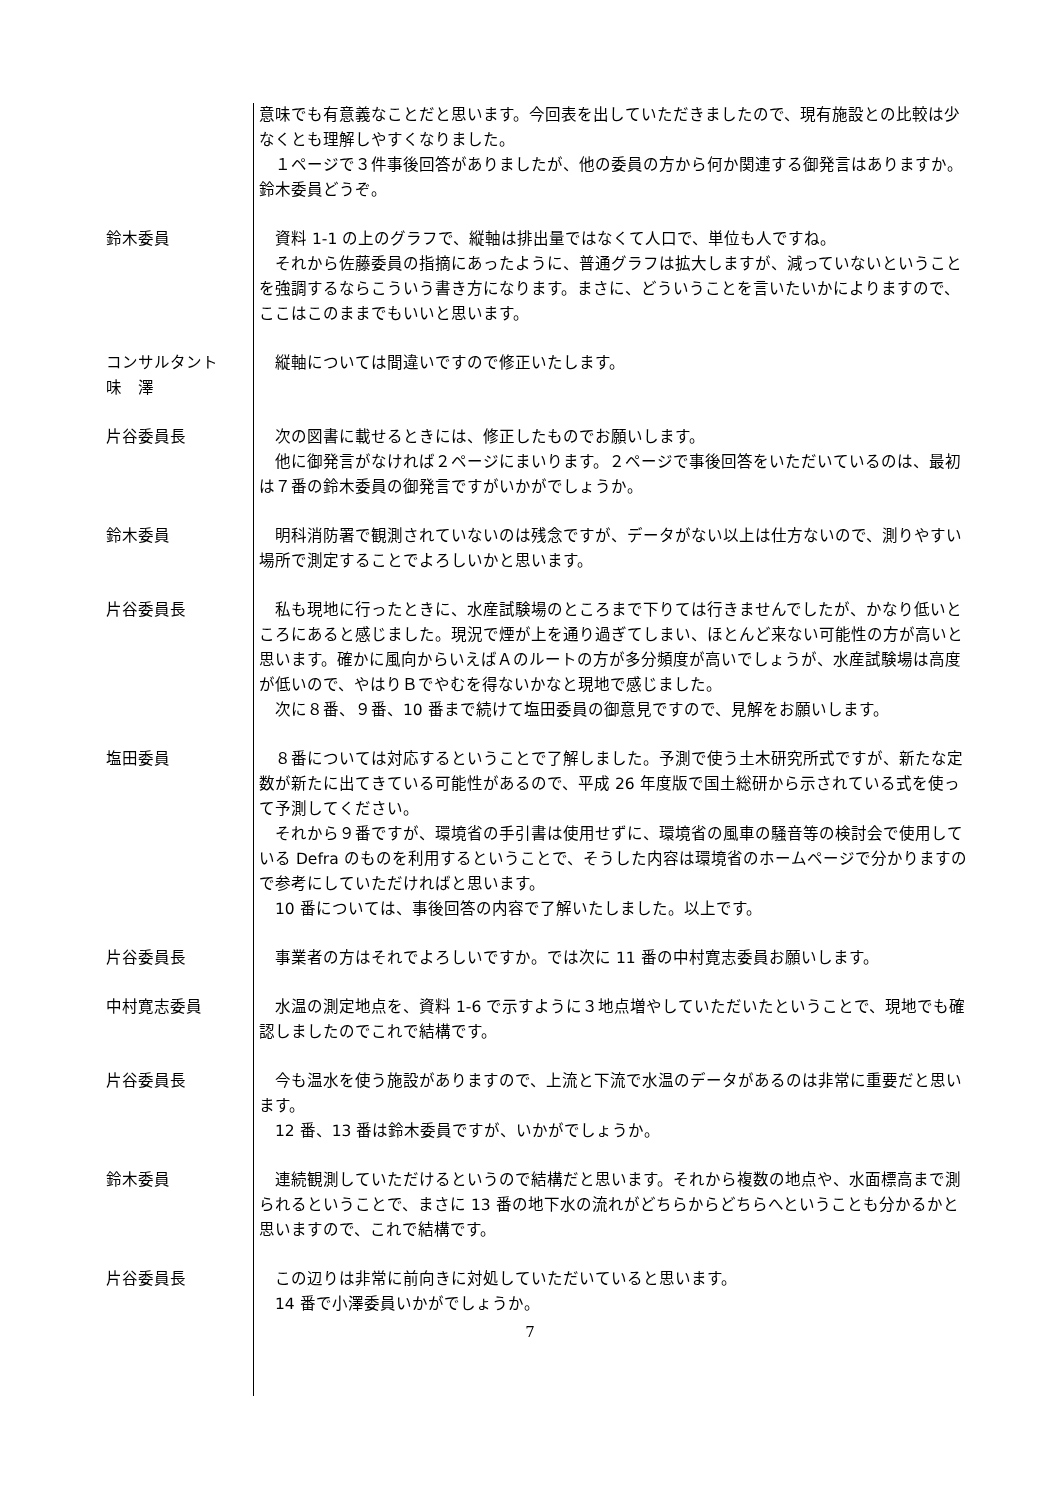意味でも有意義なことだと思います。今回表を出していただきましたので、現有施設との比較は少なくとも理解しやすくなりました。
　１ページで３件事後回答がありましたが、他の委員の方から何か関連する御発言はありますか。鈴木委員どうぞ。
鈴木委員 　資料 1-1 の上のグラフで、縦軸は排出量ではなくて人口で、単位も人ですね。
　それから佐藤委員の指摘にあったように、普通グラフは拡大しますが、減っていないということを強調するならこういう書き方になります。まさに、どういうことを言いたいかによりますので、ここはこのままでもいいと思います。
コンサルタント
味　澤
　縦軸については間違いですので修正いたします。
片谷委員長 　次の図書に載せるときには、修正したものでお願いします。
　他に御発言がなければ２ページにまいります。２ページで事後回答をいただいているのは、最初は７番の鈴木委員の御発言ですがいかがでしょうか。
鈴木委員 　明科消防署で観測されていないのは残念ですが、データがない以上は仕方ないので、測りやすい場所で測定することでよろしいかと思います。
片谷委員長 　私も現地に行ったときに、水産試験場のところまで下りては行きませんでしたが、かなり低いところにあると感じました。現況で煙が上を通り過ぎてしまい、ほとんど来ない可能性の方が高いと思います。確かに風向からいえばＡのルートの方が多分頻度が高いでしょうが、水産試験場は高度が低いので、やはりＢでやむを得ないかなと現地で感じました。
　次に８番、９番、10 番まで続けて塩田委員の御意見ですので、見解をお願いします。
塩田委員 　８番については対応するということで了解しました。予測で使う土木研究所式ですが、新たな定数が新たに出てきている可能性があるので、平成 26 年度版で国土総研から示されている式を使って予測してください。
　それから９番ですが、環境省の手引書は使用せずに、環境省の風車の騒音等の検討会で使用している Defra のものを利用するということで、そうした内容は環境省のホームページで分かりますので参考にしていただければと思います。
　10 番については、事後回答の内容で了解いたしました。以上です。
片谷委員長 　事業者の方はそれでよろしいですか。では次に 11 番の中村寛志委員お願いします。
中村寛志委員 　水温の測定地点を、資料 1-6 で示すように３地点増やしていただいたということで、現地でも確認しましたのでこれで結構です。
片谷委員長 　今も温水を使う施設がありますので、上流と下流で水温のデータがあるのは非常に重要だと思います。
　12 番、13 番は鈴木委員ですが、いかがでしょうか。
鈴木委員 　連続観測していただけるというので結構だと思います。それから複数の地点や、水面標高まで測られるということで、まさに 13 番の地下水の流れがどちらからどちらへということも分かるかと思いますので、これで結構です。
片谷委員長 　この辺りは非常に前向きに対処していただいていると思います。
　14 番で小澤委員いかがでしょうか。
7